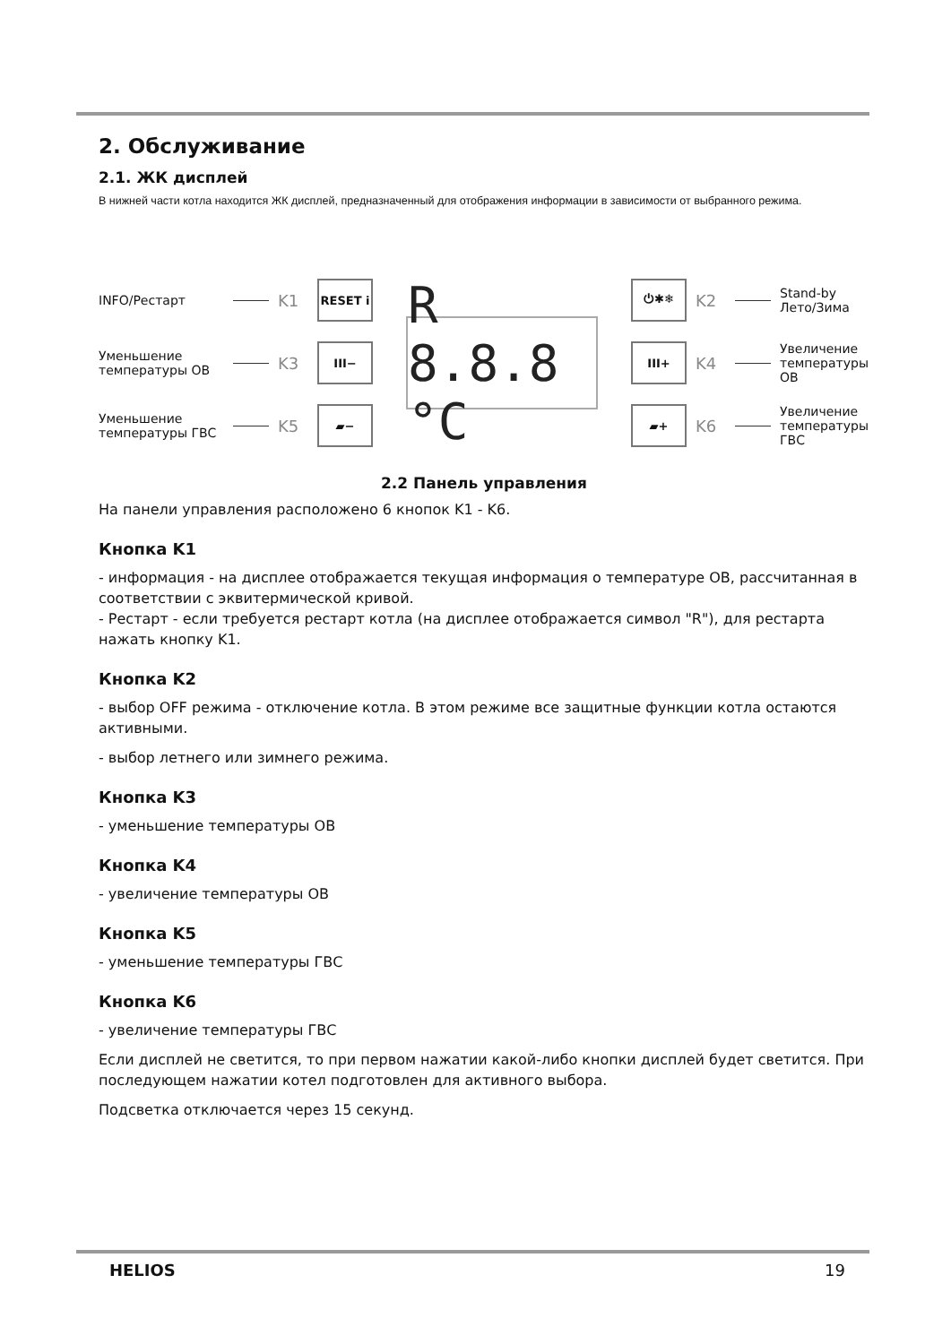2. Обслуживание
2.1. ЖК дисплей
В нижней части котла находится ЖК дисплей, предназначенный для отображения информации в зависимости от выбранного режима.
INFO/Рестарт K1 RESET i
Уменьшение температуры ОВ K3 III−
Уменьшение температуры ГВС K5 ▰−
R 8.8.8 °C
⏻✱❄ K2 Stand-by Лето/Зима
III+ K4 Увеличение температуры ОВ
▰+ K6 Увеличение температуры ГВС
2.2 Панель управления
На панели управления расположено 6 кнопок K1 - K6.
Кнопка K1
- информация - на дисплее отображается текущая информация о температуре ОВ, рассчитанная в соответствии с эквитермической кривой.
- Рестарт - если требуется рестарт котла (на дисплее отображается символ "R"), для рестарта нажать кнопку K1.
Кнопка K2
- выбор OFF режима - отключение котла. В этом режиме все защитные функции котла остаются активными.
- выбор летнего или зимнего режима.
Кнопка K3
- уменьшение температуры ОВ
Кнопка K4
- увеличение температуры ОВ
Кнопка K5
- уменьшение температуры ГВС
Кнопка K6
- увеличение температуры ГВС
Если дисплей не светится, то при первом нажатии какой-либо кнопки дисплей будет светится. При последующем нажатии котел подготовлен для активного выбора.
Подсветка отключается через 15 секунд.
HELIOS 19